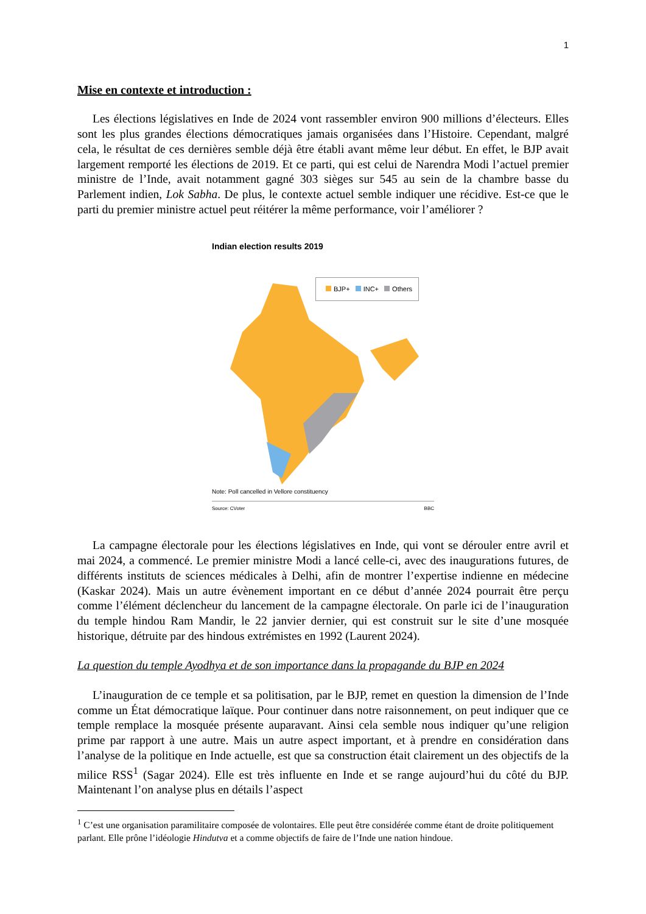1
Mise en contexte et introduction :
Les élections législatives en Inde de 2024 vont rassembler environ 900 millions d’électeurs. Elles sont les plus grandes élections démocratiques jamais organisées dans l’Histoire. Cependant, malgré cela, le résultat de ces dernières semble déjà être établi avant même leur début. En effet, le BJP avait largement remporté les élections de 2019. Et ce parti, qui est celui de Narendra Modi l’actuel premier ministre de l’Inde, avait notamment gagné 303 sièges sur 545 au sein de la chambre basse du Parlement indien, Lok Sabha. De plus, le contexte actuel semble indiquer une récidive. Est-ce que le parti du premier ministre actuel peut réitérer la même performance, voir l’améliorer ?
Indian election results 2019
BJP+ INC+ Others
Note: Poll cancelled in Vellore constituency
Source: CVoter BBC
La campagne électorale pour les élections législatives en Inde, qui vont se dérouler entre avril et mai 2024, a commencé. Le premier ministre Modi a lancé celle-ci, avec des inaugurations futures, de différents instituts de sciences médicales à Delhi, afin de montrer l’expertise indienne en médecine (Kaskar 2024). Mais un autre évènement important en ce début d’année 2024 pourrait être perçu comme l’élément déclencheur du lancement de la campagne électorale. On parle ici de l’inauguration du temple hindou Ram Mandir, le 22 janvier dernier, qui est construit sur le site d’une mosquée historique, détruite par des hindous extrémistes en 1992 (Laurent 2024).
La question du temple Ayodhya et de son importance dans la propagande du BJP en 2024
L’inauguration de ce temple et sa politisation, par le BJP, remet en question la dimension de l’Inde comme un État démocratique laïque. Pour continuer dans notre raisonnement, on peut indiquer que ce temple remplace la mosquée présente auparavant. Ainsi cela semble nous indiquer qu’une religion prime par rapport à une autre. Mais un autre aspect important, et à prendre en considération dans l’analyse de la politique en Inde actuelle, est que sa construction était clairement un des objectifs de la milice RSS<sup>1</sup> (Sagar 2024). Elle est très influente en Inde et se range aujourd’hui du côté du BJP. Maintenant l’on analyse plus en détails l’aspect
<sup>1</sup> C’est une organisation paramilitaire composée de volontaires. Elle peut être considérée comme étant de droite politiquement parlant. Elle prône l’idéologie Hindutva et a comme objectifs de faire de l’Inde une nation hindoue.